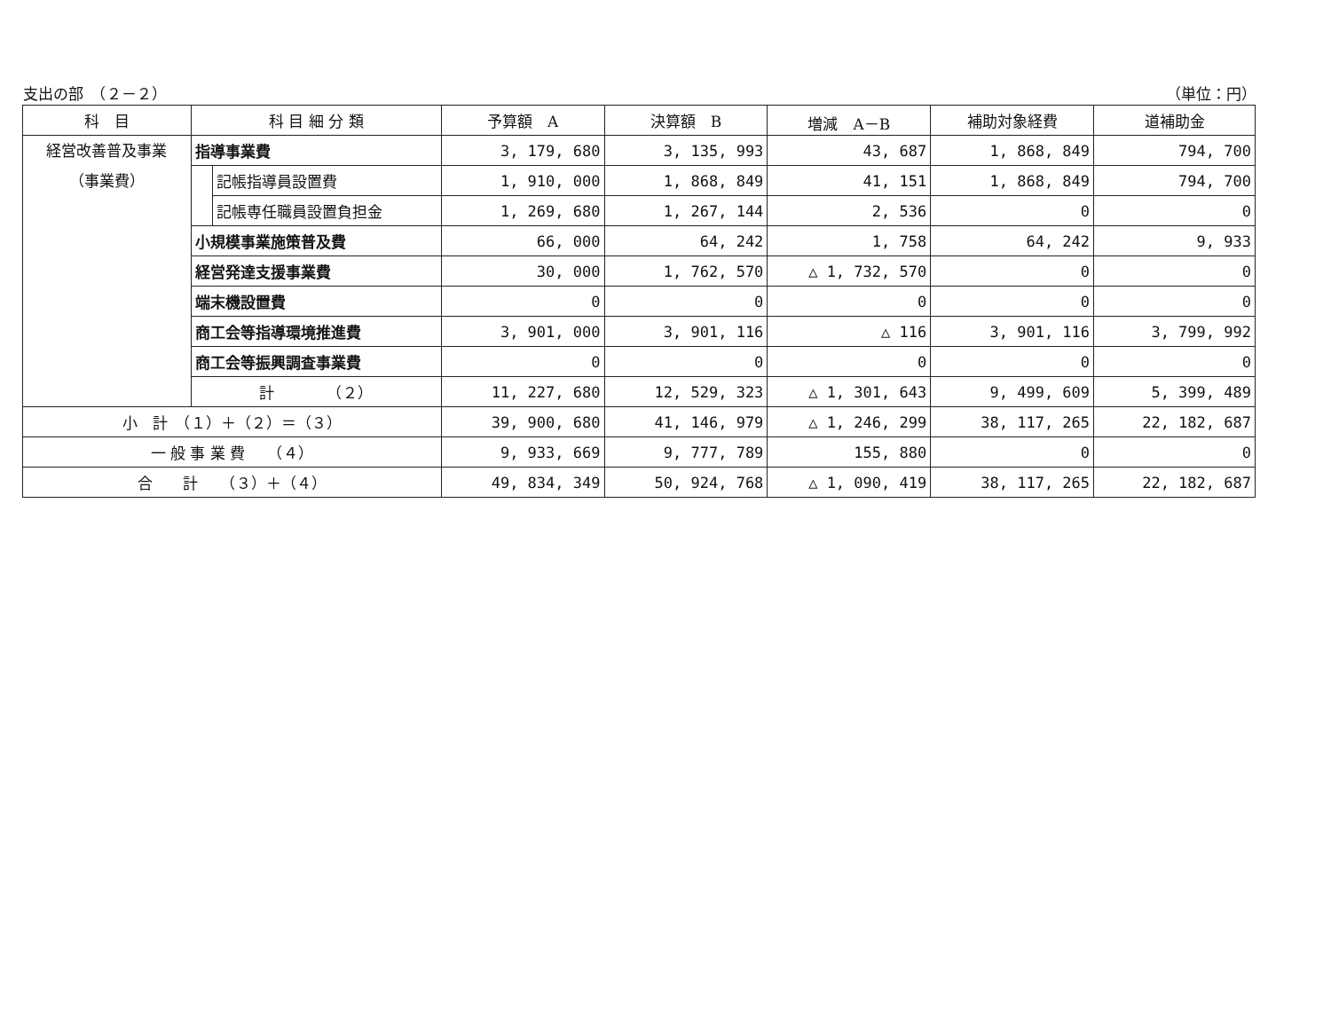支出の部　（２－２） （単位：円）
| 科 目 | 科 目 細 分 類 | | 予算額 A | 決算額 B | 増減 A－B | 補助対象経費 | 道補助金 |
| --- | --- | --- | --- | --- | --- | --- | --- |
| 経営改善普及事業 （事業費） | 指導事業費 | | 3, 179, 680 | 3, 135, 993 | 43, 687 | 1, 868, 849 | 794, 700 |
| | | 記帳指導員設置費 | 1, 910, 000 | 1, 868, 849 | 41, 151 | 1, 868, 849 | 794, 700 |
| | | 記帳専任職員設置負担金 | 1, 269, 680 | 1, 267, 144 | 2, 536 | 0 | 0 |
| | 小規模事業施策普及費 | | 66, 000 | 64, 242 | 1, 758 | 64, 242 | 9, 933 |
| | 経営発達支援事業費 | | 30, 000 | 1, 762, 570 | △ 1, 732, 570 | 0 | 0 |
| | 端末機設置費 | | 0 | 0 | 0 | 0 | 0 |
| | 商工会等指導環境推進費 | | 3, 901, 000 | 3, 901, 116 | △ 116 | 3, 901, 116 | 3, 799, 992 |
| | 商工会等振興調査事業費 | | 0 | 0 | 0 | 0 | 0 |
| | 計 （２） | | 11, 227, 680 | 12, 529, 323 | △ 1, 301, 643 | 9, 499, 609 | 5, 399, 489 |
| 小 計 （１）＋（２）＝（３） | | | 39, 900, 680 | 41, 146, 979 | △ 1, 246, 299 | 38, 117, 265 | 22, 182, 687 |
| 一 般 事 業 費 （４） | | | 9, 933, 669 | 9, 777, 789 | 155, 880 | 0 | 0 |
| 合 計 （３）＋（４） | | | 49, 834, 349 | 50, 924, 768 | △ 1, 090, 419 | 38, 117, 265 | 22, 182, 687 |